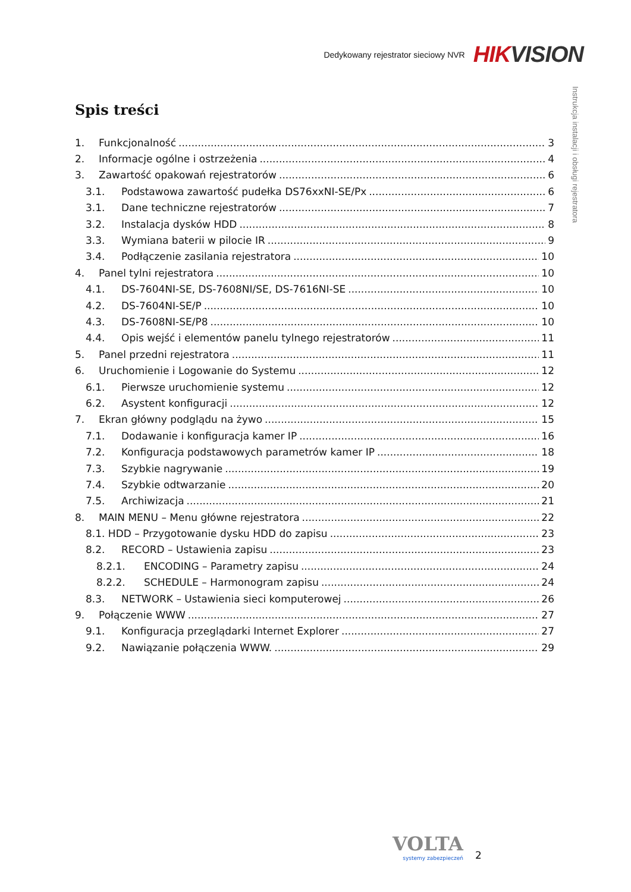Dedykowany rejestrator sieciowy NVR HIK VISION
Instrukcja instalacji i obsługi rejestratora
Spis treści
1. Funkcjonalność 3
2. Informacje ogólne i ostrzeżenia 4
3. Zawartość opakowań rejestratorów 6
3.1. Podstawowa zawartość pudełka DS76xxNI-SE/Px 6
3.1. Dane techniczne rejestratorów 7
3.2. Instalacja dysków HDD 8
3.3. Wymiana baterii w pilocie IR 9
3.4. Podłączenie zasilania rejestratora 10
4. Panel tylni rejestratora 10
4.1. DS-7604NI-SE, DS-7608NI/SE, DS-7616NI-SE 10
4.2. DS-7604NI-SE/P 10
4.3. DS-7608NI-SE/P8 10
4.4. Opis wejść i elementów panelu tylnego rejestratorów 11
5. Panel przedni rejestratora 11
6. Uruchomienie i Logowanie do Systemu 12
6.1. Pierwsze uruchomienie systemu 12
6.2. Asystent konfiguracji 12
7. Ekran główny podglądu na żywo 15
7.1. Dodawanie i konfiguracja kamer IP 16
7.2. Konfiguracja podstawowych parametrów kamer IP 18
7.3. Szybkie nagrywanie 19
7.4. Szybkie odtwarzanie 20
7.5. Archiwizacja 21
8. MAIN MENU – Menu główne rejestratora 22
8.1. HDD – Przygotowanie dysku HDD do zapisu 23
8.2. RECORD – Ustawienia zapisu 23
8.2.1. ENCODING – Parametry zapisu 24
8.2.2. SCHEDULE – Harmonogram zapisu 24
8.3. NETWORK – Ustawienia sieci komputerowej 26
9. Połączenie WWW 27
9.1. Konfiguracja przeglądarki Internet Explorer 27
9.2. Nawiązanie połączenia WWW. 29
VOLTA
systemy zabezpieczeń
2